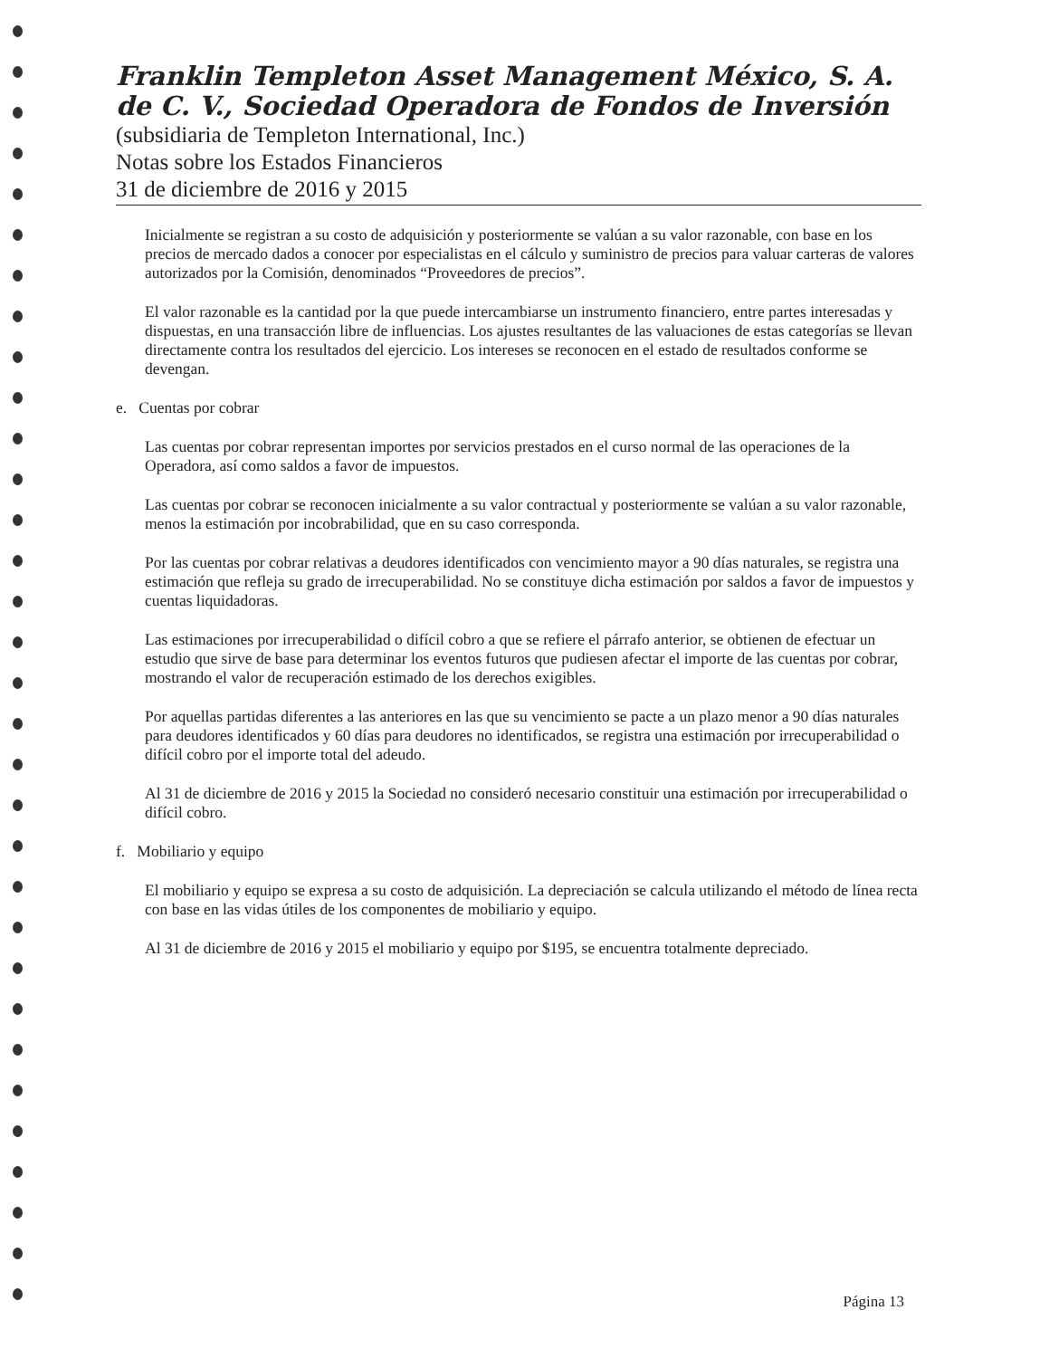Franklin Templeton Asset Management México, S. A. de C. V., Sociedad Operadora de Fondos de Inversión
(subsidiaria de Templeton International, Inc.)
Notas sobre los Estados Financieros
31 de diciembre de 2016 y 2015
Inicialmente se registran a su costo de adquisición y posteriormente se valúan a su valor razonable, con base en los precios de mercado dados a conocer por especialistas en el cálculo y suministro de precios para valuar carteras de valores autorizados por la Comisión, denominados “Proveedores de precios”.
El valor razonable es la cantidad por la que puede intercambiarse un instrumento financiero, entre partes interesadas y dispuestas, en una transacción libre de influencias. Los ajustes resultantes de las valuaciones de estas categorías se llevan directamente contra los resultados del ejercicio. Los intereses se reconocen en el estado de resultados conforme se devengan.
e. Cuentas por cobrar
Las cuentas por cobrar representan importes por servicios prestados en el curso normal de las operaciones de la Operadora, así como saldos a favor de impuestos.
Las cuentas por cobrar se reconocen inicialmente a su valor contractual y posteriormente se valúan a su valor razonable, menos la estimación por incobrabilidad, que en su caso corresponda.
Por las cuentas por cobrar relativas a deudores identificados con vencimiento mayor a 90 días naturales, se registra una estimación que refleja su grado de irrecuperabilidad. No se constituye dicha estimación por saldos a favor de impuestos y cuentas liquidadoras.
Las estimaciones por irrecuperabilidad o difícil cobro a que se refiere el párrafo anterior, se obtienen de efectuar un estudio que sirve de base para determinar los eventos futuros que pudiesen afectar el importe de las cuentas por cobrar, mostrando el valor de recuperación estimado de los derechos exigibles.
Por aquellas partidas diferentes a las anteriores en las que su vencimiento se pacte a un plazo menor a 90 días naturales para deudores identificados y 60 días para deudores no identificados, se registra una estimación por irrecuperabilidad o difícil cobro por el importe total del adeudo.
Al 31 de diciembre de 2016 y 2015 la Sociedad no consideró necesario constituir una estimación por irrecuperabilidad o difícil cobro.
f. Mobiliario y equipo
El mobiliario y equipo se expresa a su costo de adquisición. La depreciación se calcula utilizando el método de línea recta con base en las vidas útiles de los componentes de mobiliario y equipo.
Al 31 de diciembre de 2016 y 2015 el mobiliario y equipo por $195, se encuentra totalmente depreciado.
Página 13